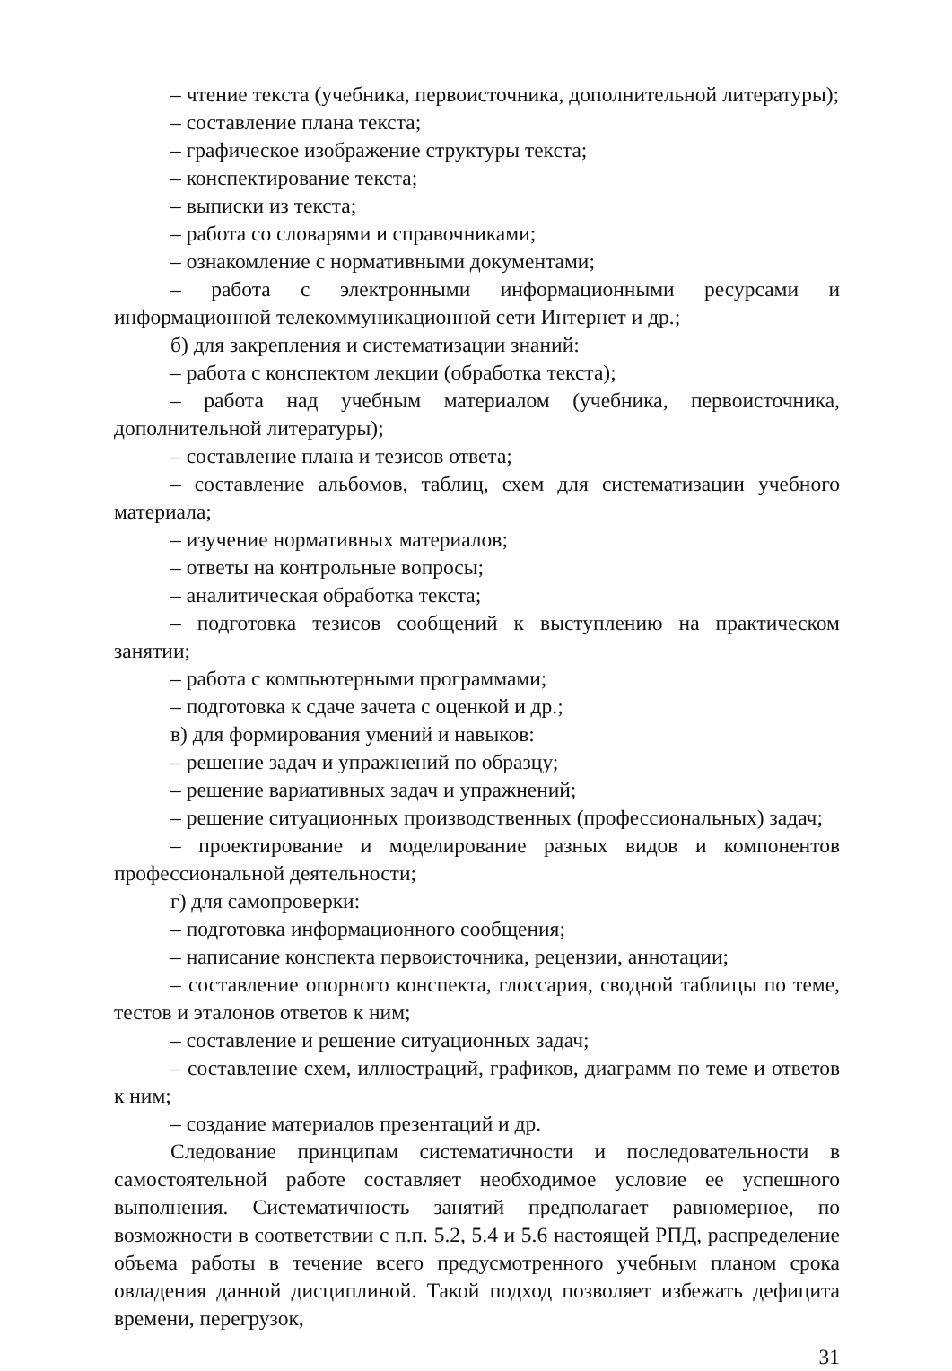– чтение текста (учебника, первоисточника, дополнительной литературы);
– составление плана текста;
– графическое изображение структуры текста;
– конспектирование текста;
– выписки из текста;
– работа со словарями и справочниками;
– ознакомление с нормативными документами;
– работа с электронными информационными ресурсами и информационной телекоммуникационной сети Интернет и др.;
б) для закрепления и систематизации знаний:
– работа с конспектом лекции (обработка текста);
– работа над учебным материалом (учебника, первоисточника, дополнительной литературы);
– составление плана и тезисов ответа;
– составление альбомов, таблиц, схем для систематизации учебного материала;
– изучение нормативных материалов;
– ответы на контрольные вопросы;
– аналитическая обработка текста;
– подготовка тезисов сообщений к выступлению на практическом занятии;
– работа с компьютерными программами;
– подготовка к сдаче зачета с оценкой и др.;
в) для формирования умений и навыков:
– решение задач и упражнений по образцу;
– решение вариативных задач и упражнений;
– решение ситуационных производственных (профессиональных) задач;
– проектирование и моделирование разных видов и компонентов профессиональной деятельности;
г) для самопроверки:
– подготовка информационного сообщения;
– написание конспекта первоисточника, рецензии, аннотации;
– составление опорного конспекта, глоссария, сводной таблицы по теме, тестов и эталонов ответов к ним;
– составление и решение ситуационных задач;
– составление схем, иллюстраций, графиков, диаграмм по теме и ответов к ним;
– создание материалов презентаций и др.
Следование принципам систематичности и последовательности в самостоятельной работе составляет необходимое условие ее успешного выполнения. Систематичность занятий предполагает равномерное, по возможности в соответствии с п.п. 5.2, 5.4 и 5.6 настоящей РПД, распределение объема работы в течение всего предусмотренного учебным планом срока овладения данной дисциплиной. Такой подход позволяет избежать дефицита времени, перегрузок,
31